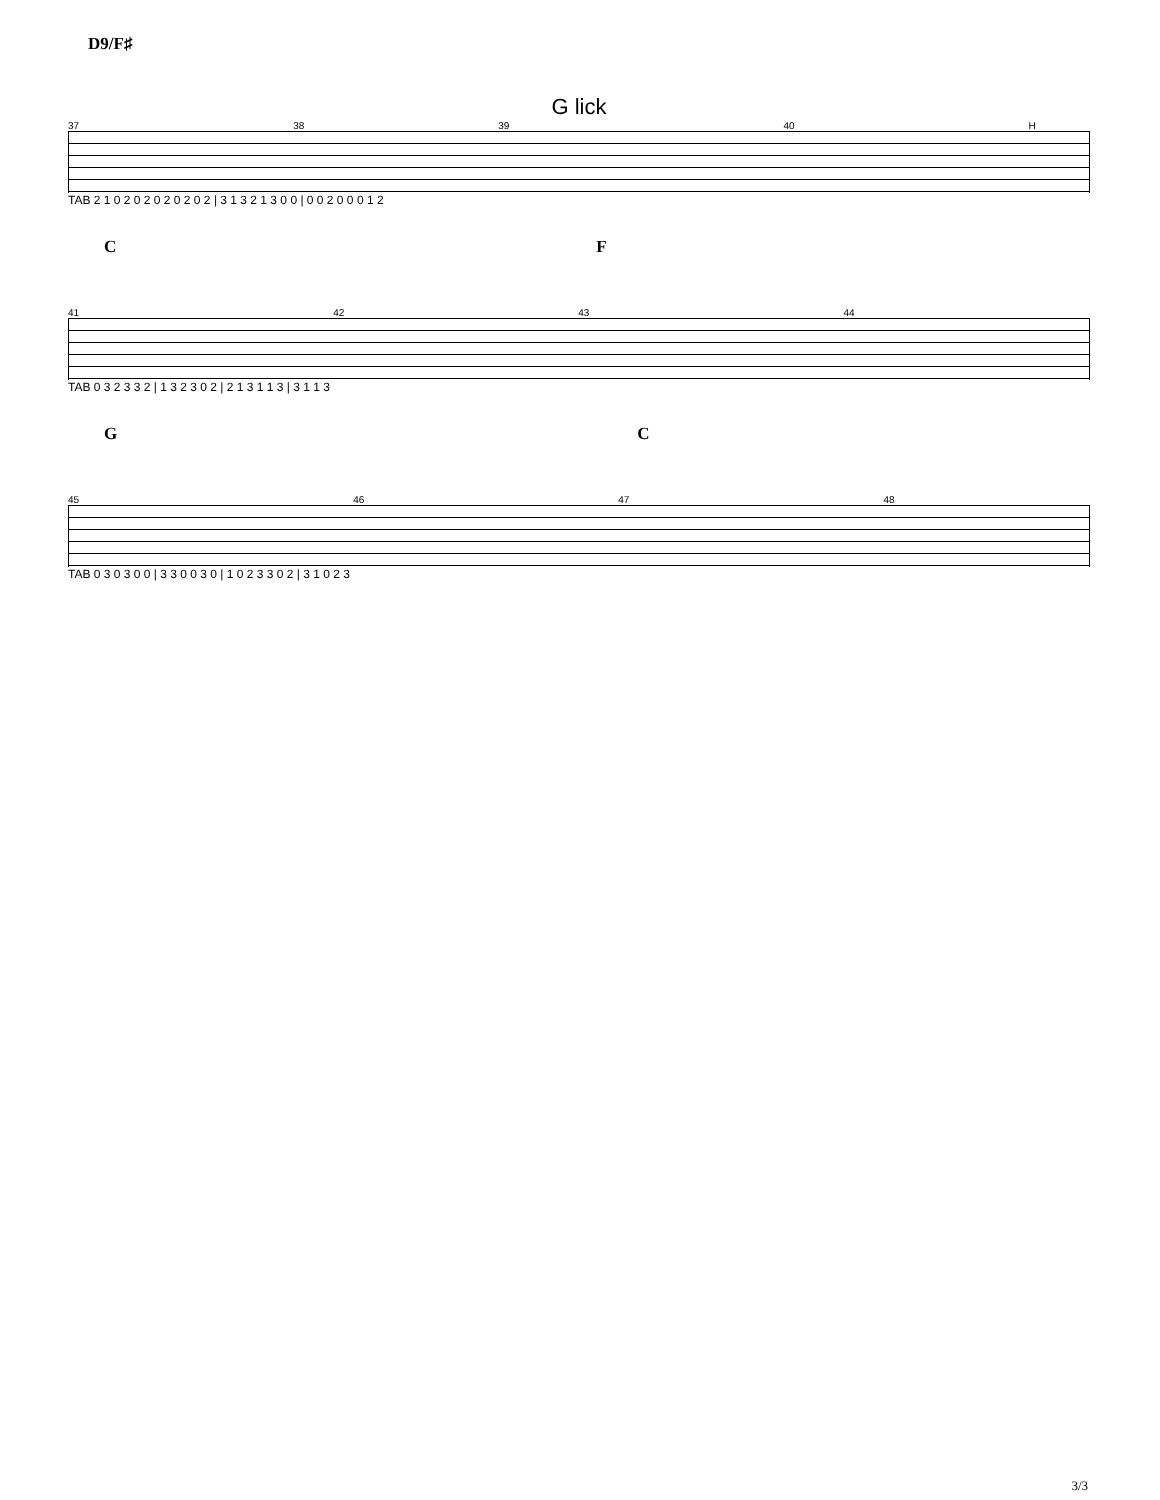D9/F♯
G lick
37 38 39 40 H
TAB 2 1 0 2 0 2 0 2 0 2 0 2 | 3 1 3 2 1 3 0 0 | 0 0 2 0 0 0 1 2
C F
41 42 43 44
TAB 0 3 2 3 3 2 | 1 3 2 3 0 2 | 2 1 3 1 1 3 | 3 1 1 3
G C
45 46 47 48
TAB 0 3 0 3 0 0 | 3 3 0 0 3 0 | 1 0 2 3 3 0 2 | 3 1 0 2 3
3/3